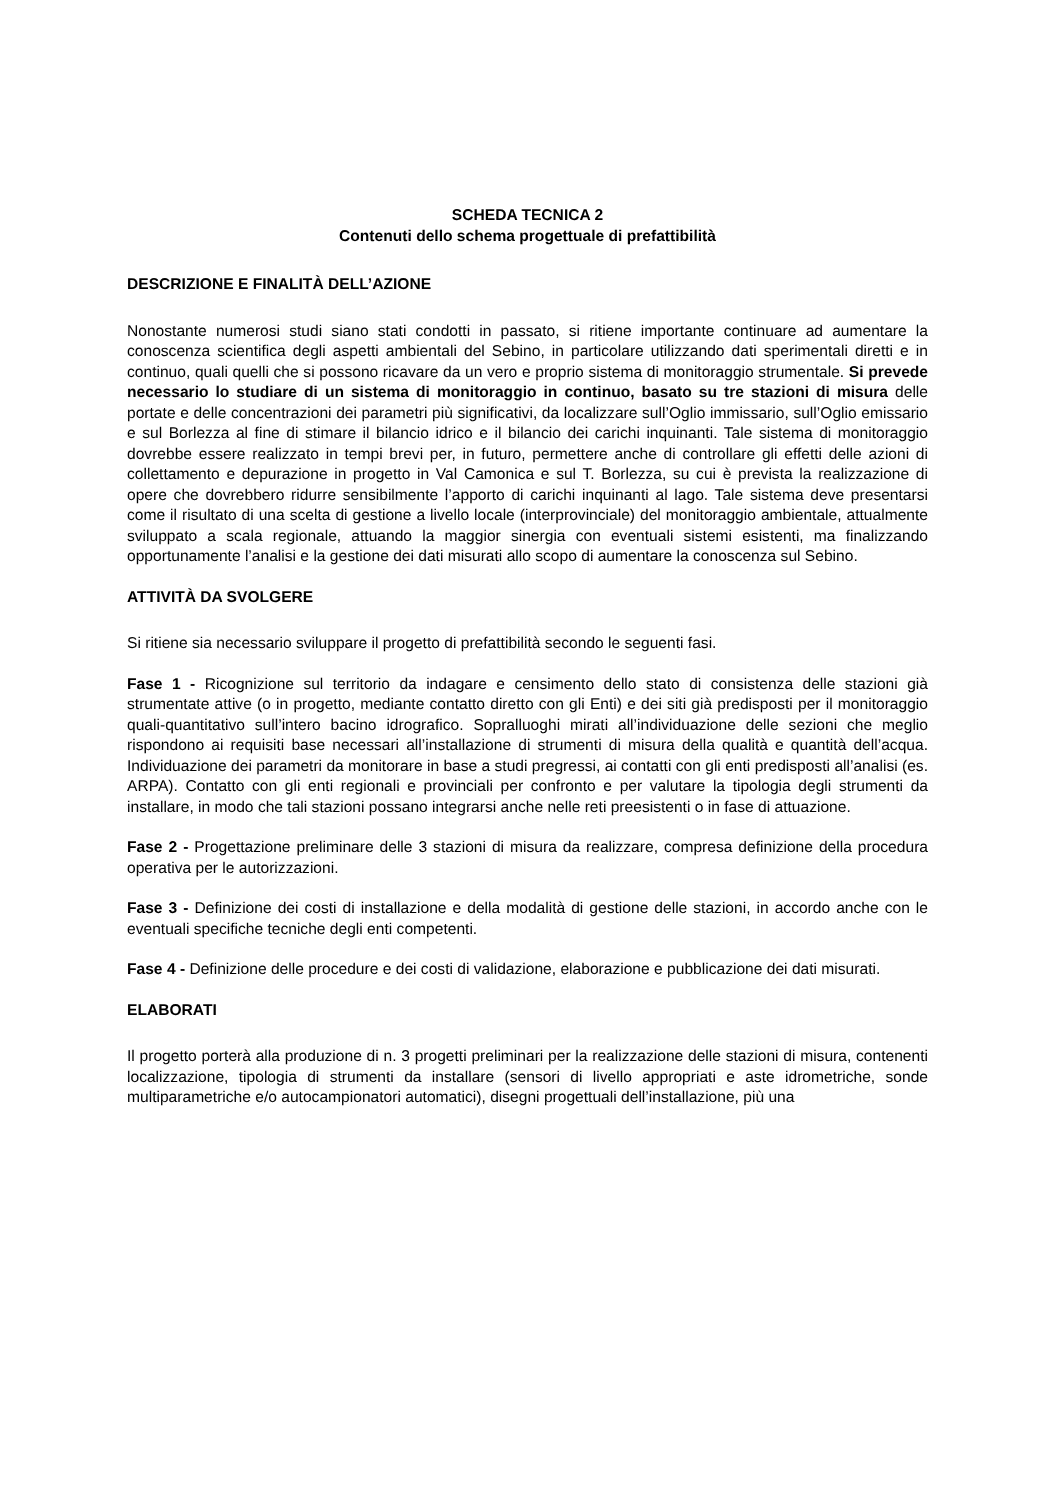SCHEDA TECNICA 2
Contenuti dello schema progettuale di prefattibilità
DESCRIZIONE E FINALITÀ DELL’AZIONE
Nonostante numerosi studi siano stati condotti in passato, si ritiene importante continuare ad aumentare la conoscenza scientifica degli aspetti ambientali del Sebino, in particolare utilizzando dati sperimentali diretti e in continuo, quali quelli che si possono ricavare da un vero e proprio sistema di monitoraggio strumentale. Si prevede necessario lo studiare di un sistema di monitoraggio in continuo, basato su tre stazioni di misura delle portate e delle concentrazioni dei parametri più significativi, da localizzare sull’Oglio immissario, sull’Oglio emissario e sul Borlezza al fine di stimare il bilancio idrico e il bilancio dei carichi inquinanti. Tale sistema di monitoraggio dovrebbe essere realizzato in tempi brevi per, in futuro, permettere anche di controllare gli effetti delle azioni di collettamento e depurazione in progetto in Val Camonica e sul T. Borlezza, su cui è prevista la realizzazione di opere che dovrebbero ridurre sensibilmente l’apporto di carichi inquinanti al lago. Tale sistema deve presentarsi come il risultato di una scelta di gestione a livello locale (interprovinciale) del monitoraggio ambientale, attualmente sviluppato a scala regionale, attuando la maggior sinergia con eventuali sistemi esistenti, ma finalizzando opportunamente l’analisi e la gestione dei dati misurati allo scopo di aumentare la conoscenza sul Sebino.
ATTIVITÀ DA SVOLGERE
Si ritiene sia necessario sviluppare il progetto di prefattibilità secondo le seguenti fasi.
Fase 1 - Ricognizione sul territorio da indagare e censimento dello stato di consistenza delle stazioni già strumentate attive (o in progetto, mediante contatto diretto con gli Enti) e dei siti già predisposti per il monitoraggio quali-quantitativo sull’intero bacino idrografico. Sopralluoghi mirati all’individuazione delle sezioni che meglio rispondono ai requisiti base necessari all’installazione di strumenti di misura della qualità e quantità dell’acqua. Individuazione dei parametri da monitorare in base a studi pregressi, ai contatti con gli enti predisposti all’analisi (es. ARPA). Contatto con gli enti regionali e provinciali per confronto e per valutare la tipologia degli strumenti da installare, in modo che tali stazioni possano integrarsi anche nelle reti preesistenti o in fase di attuazione.
Fase 2 - Progettazione preliminare delle 3 stazioni di misura da realizzare, compresa definizione della procedura operativa per le autorizzazioni.
Fase 3 - Definizione dei costi di installazione e della modalità di gestione delle stazioni, in accordo anche con le eventuali specifiche tecniche degli enti competenti.
Fase 4 - Definizione delle procedure e dei costi di validazione, elaborazione e pubblicazione dei dati misurati.
ELABORATI
Il progetto porterà alla produzione di n. 3 progetti preliminari per la realizzazione delle stazioni di misura, contenenti localizzazione, tipologia di strumenti da installare (sensori di livello appropriati e aste idrometriche, sonde multiparametriche e/o autocampionatori automatici), disegni progettuali dell’installazione, più una